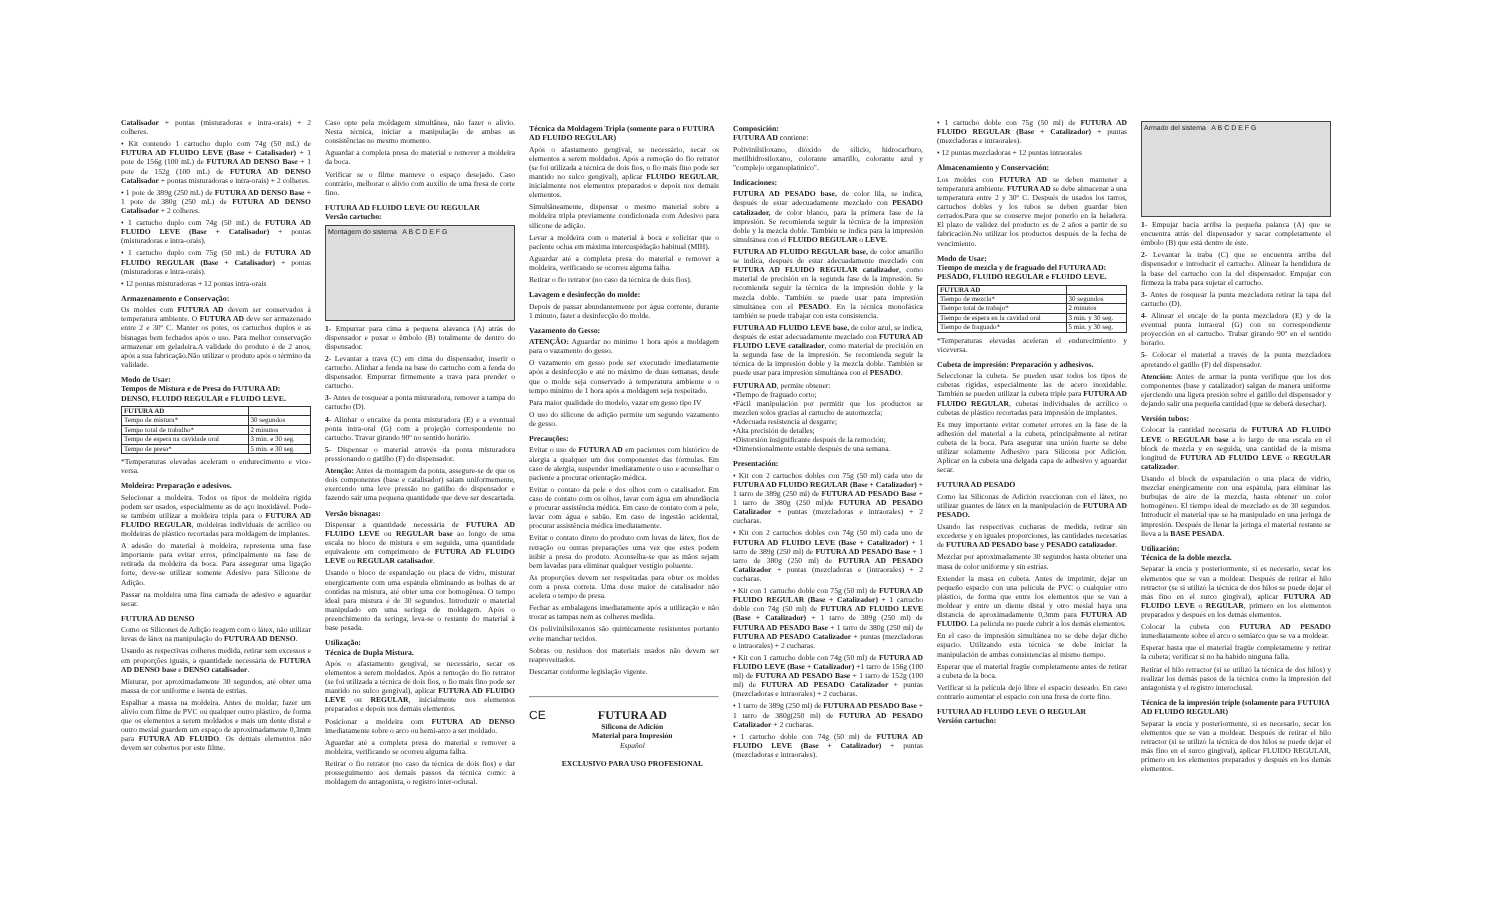Catalisador + pontas (misturadoras e intra-orais) + 2 colheres.
• Kit contendo 1 cartucho duplo com 74g (50 mL) de FUTURA AD FLUIDO LEVE (Base + Catalisador) + 1 pote de 156g (100 mL) de FUTURA AD DENSO Base + 1 pote de 152g (100 mL) de FUTURA AD DENSO Catalisador + pontas misturadoras e intra-orais) + 2 colheres.
• 1 pote de 389g (250 mL) de FUTURA AD DENSO Base + 1 pote de 380g (250 mL) de FUTURA AD DENSO Catalisador + 2 colheres.
• 1 cartucho duplo com 74g (50 mL) de FUTURA AD FLUIDO LEVE (Base + Catalisador) + pontas (misturadoras e intra-orais).
• 1 cartucho duplo com 75g (50 mL) de FUTURA AD FLUIDO REGULAR (Base + Catalisador) + pontas (misturadoras e intra-orais).
• 12 pontas misturadoras + 12 pontas intra-orais
Armazenamento e Conservação:
Os moldes com FUTURA AD devem ser conservados à temperatura ambiente. O FUTURA AD deve ser armazenado entre 2 e 30º C. Manter os potes, os cartuchos duplos e as bisnagas bem fechados após o uso. Para melhor conservação armazenar em geladeira.A validade do produto é de 2 anos, após a sua fabricação.Não utilizar o produto após o término da validade.
Modo de Usar:
Tempos de Mistura e de Presa do FUTURA AD: DENSO, FLUIDO REGULAR e FLUIDO LEVE.
| FUTURA AD | |
| Tempo de mistura* | 30 segundos |
| Tempo total de trabalho* | 2 minutos |
| Tempo de espera na cavidade oral | 3 min. e 30 seg. |
| Tempo de presa* | 5 min. e 30 seg. |
*Temperaturas elevadas aceleram o endurecimento e vice-versa.
Moldeira: Preparação e adesivos.
Selecionar a moldeira. Todos os tipos de moldeira rígida podem ser usados, especialmente as de aço inoxidável. Pode-se também utilizar a moldeira tripla para o FUTURA AD FLUIDO REGULAR, moldeiras individuais de acrílico ou moldeiras de plástico recortadas para moldagem de implantes.
A adesão do material à moldeira, representa uma fase importante para evitar erros, principalmente na fase de retirada da moldeira da boca. Para assegurar uma ligação forte, deve-se utilizar somente Adesivo para Silicone de Adição.
Passar na moldeira uma fina camada de adesivo e aguardar secar.
FUTURA AD DENSO
Como os Silicones de Adição reagem com o látex, não utilizar luvas de látex na manipulação do FUTURA AD DENSO.
Usando as respectivas colheres medida, retirar sem excessos e em proporções iguais, a quantidade necessária de FUTURA AD DENSO base e DENSO catalisador.
Misturar, por aproximadamente 30 segundos, até obter uma massa de cor uniforme e isenta de estrias.
Espalhar a massa na moldeira. Antes de moldar, fazer um alívio com filme de PVC ou qualquer outro plástico, de forma que os elementos a serem moldados e mais um dente distal e outro mesial guardem um espaço de aproximadamente 0,3mm para FUTURA AD FLUIDO. Os demais elementos não devem ser cobertos por este filme.
Caso opte pela moldagem simultânea, não fazer o alívio. Nesta técnica, iniciar a manipulação de ambas as consistências no mesmo momento.
Aguardar a completa presa do material e remover a moldeira da boca.
Verificar se o filme manteve o espaço desejado. Caso contrário, melhorar o alívio com auxílio de uma fresa de corte fino.
FUTURA AD FLUIDO LEVE OU REGULAR
Versão cartucho:
Montagem do sistema A B C D E F G
1- Empurrar para cima a pequena alavanca (A) atrás do dispensador e puxar o êmbolo (B) totalmente de dentro do dispensador.
2- Levantar a trava (C) em cima do dispensador, inserir o cartucho. Alinhar a fenda na base do cartucho com a fenda do dispensador. Empurrar firmemente a trava para prender o cartucho.
3- Antes de rosquear a ponta misturadora, remover a tampa do cartucho (D).
4- Alinhar o encaixe da ponta misturadora (E) e a eventual ponta intra-oral (G) com a projeção correspondente no cartucho. Travar girando 90º no sentido horário.
5- Dispensar o material através da ponta misturadora pressionando o gatilho (F) do dispensador.
Atenção: Antes da montagem da ponta, assegure-se de que os dois componentes (base e catalisador) saiam uniformemente, exercendo uma leve pressão no gatilho do dispensador e fazendo sair uma pequena quantidade que deve ser descartada.
Versão bisnagas:
Dispensar a quantidade necessária de FUTURA AD FLUIDO LEVE ou REGULAR base ao longo de uma escala no bloco de mistura e em seguida, uma quantidade equivalente em comprimento de FUTURA AD FLUIDO LEVE ou REGULAR catalisador.
Usando o bloco de espatulação ou placa de vidro, misturar energicamente com uma espátula eliminando as bolhas de ar contidas na mistura, até obter uma cor homogênea. O tempo ideal para mistura é de 30 segundos. Introduzir o material manipulado em uma seringa de moldagem. Após o preenchimento da seringa, leva-se o restante do material à base pesada.
Utilização:
Técnica de Dupla Mistura.
Após o afastamento gengival, se necessário, secar os elementos a serem moldados. Após a remoção do fio retrator (se foi utilizada a técnica de dois fios, o fio mais fino pode ser mantido no sulco gengival), aplicar FUTURA AD FLUIDO LEVE ou REGULAR, inicialmente nos elementos preparados e depois nos demais elementos.
Posicionar a moldeira com FUTURA AD DENSO imediatamente sobre o arco ou hemi-arco a ser moldado.
Aguardar até a completa presa do material e remover a moldeira, verificando se ocorreu alguma falha.
Retirar o fio retrator (no caso da técnica de dois fios) e dar prosseguimento aos demais passos da técnica como: a moldagem do antagonista, o registro inter-oclusal.
Técnica da Moldagem Tripla (somente para o FUTURA AD FLUIDO REGULAR)
Após o afastamento gengival, se necessário, secar os elementos a serem moldados. Após a remoção do fio retrator (se foi utilizada a técnica de dois fios, o fio mais fino pode ser mantido no sulco gengival), aplicar FLUIDO REGULAR, inicialmente nos elementos preparados e depois nos demais elementos.
Simultâneamente, dispensar o mesmo material sobre a moldeira tripla previamente condicionada com Adesivo para silicone de adição.
Levar a moldeira com o material à boca e solicitar que o paciente oclua em máxima intercuspidação habitual (MIH).
Aguardar até a completa presa do material e remover a moldeira, verificando se ocorreu alguma falha.
Retirar o fio retrator (no caso da técnica de dois fios).
Lavagem e desinfecção do molde:
Depois de passar abundantemente por água corrente, durante 1 minuto, fazer a desinfecção do molde.
Vazamento do Gesso:
ATENÇÃO: Aguardar no mínimo 1 hora após a moldagem para o vazamento do gesso.
O vazamento em gesso pode ser executado imediatamente após a desinfecção e até no máximo de duas semanas, desde que o molde seja conservado à temperatura ambiente e o tempo mínimo de 1 hora após a moldagem seja respeitado.
Para maior qualidade do modelo, vazar em gesso tipo IV
O uso do silicone de adição permite um segundo vazamento de gesso.
Precauções:
Evitar o uso de FUTURA AD em pacientes com histórico de alergia a qualquer um dos componentes das fórmulas. Em caso de alergia, suspender imediatamente o uso e aconselhar o paciente a procurar orientação médica.
Evitar o contato da pele e dos olhos com o catalisador. Em caso de contato com os olhos, lavar com água em abundância e procurar assistência médica. Em caso de contato com a pele, lavar com água e sabão. Em caso de ingestão acidental, procurar assistência médica imediatamente.
Evitar o contato direto do produto com luvas de látex, fios de retração ou outras preparações uma vez que estes podem inibir a presa do produto. Aconselha-se que as mãos sejam bem lavadas para eliminar qualquer vestígio poluente.
As proporções devem ser respeitadas para obter os moldes com a presa correta. Uma dose maior de catalisador não acelera o tempo de presa.
Fechar as embalagens imediatamente após a utilização e não trocar as tampas nem as colheres medida.
Os polivinilsiloxanos são quimicamente resistentes portanto evite manchar tecidos.
Sobras ou resíduos dos materiais usados não devem ser reaproveitados.
Descartar conforme legislação vigente.
CE FUTURA AD
Silicona de Adición
Material para Impresión
Español
EXCLUSIVO PARA USO PROFESIONAL
Composición:
FUTURA AD contiene:
Polivinilsiloxano, dióxido de silicio, hidrocarburo, metilhidrosiloxano, colorante amarillo, colorante azul y "complejo organoplatínico".
Indicaciones:
FUTURA AD PESADO base, de color lila, se indica, después de estar adecuadamente mezclado con PESADO catalizador, de color blanco, para la primera fase de la impresión. Se recomienda seguir la técnica de la impresión doble y la mezcla doble. También se indica para la impresión simultánea con el FLUIDO REGULAR o LEVE.
FUTURA AD FLUIDO REGULAR base, de color amarillo se indica, después de estar adecuadamente mezclado con FUTURA AD FLUIDO REGULAR catalizador, como material de precisión en la segunda fase de la impresión. Se recomienda seguir la técnica de la impresión doble y la mezcla doble. También se puede usar para impresión simultánea con el PESADO. En la técnica monofásica también se puede trabajar con esta consistencia.
FUTURA AD FLUIDO LEVE base, de color azul, se indica, después de estar adecuadamente mezclado con FUTURA AD FLUIDO LEVE catalizador, como material de precisión en la segunda fase de la impresión. Se recomienda seguir la técnica de la impresión doble y la mezcla doble. También se puede usar para impresión simultánea con el PESADO.
FUTURA AD, permite obtener:
•Tiempo de fraguado corto;
•Fácil manipulación por permitir que los productos se mezclen solos gracias al cartucho de automezcla;
•Adecuada resistencia al desgarre;
•Alta precisión de detalles;
•Distorsión insignificante después de la remoción;
•Dimensionalmente estable después de una semana.
Presentación:
• Kit con 2 cartuchos dobles con 75g (50 ml) cada uno de FUTURA AD FLUIDO REGULAR (Base + Catalizador) + 1 tarro de 389g (250 ml) de FUTURA AD PESADO Base + 1 tarro de 380g (250 ml)de FUTURA AD PESADO Catalizador + puntas (mezcladoras e intraorales) + 2 cucharas.
• Kit con 2 cartuchos dobles con 74g (50 ml) cada uno de FUTURA AD FLUIDO LEVE (Base + Catalizador) + 1 tarro de 389g (250 ml) de FUTURA AD PESADO Base + 1 tarro de 380g (250 ml) de FUTURA AD PESADO Catalizador + puntas (mezcladoras e (intraorales) + 2 cucharas.
• Kit con 1 cartucho doble con 75g (50 ml) de FUTURA AD FLUIDO REGULAR (Base + Catalizador) + 1 cartucho doble con 74g (50 ml) de FUTURA AD FLUIDO LEVE (Base + Catalizador) + 1 tarro de 389g (250 ml) de FUTURA AD PESADO Base + 1 tarro de 380g (250 ml) de FUTURA AD PESADO Catalizador + puntas (mezcladoras e intraorales) + 2 cucharas.
• Kit con 1 cartucho doble con 74g (50 ml) de FUTURA AD FLUIDO LEVE (Base + Catalizador) +1 tarro de 156g (100 ml) de FUTURA AD PESADO Base + 1 tarro de 152g (100 ml) de FUTURA AD PESADO Catalizador + puntas (mezcladoras e intraorales) + 2 cucharas.
• 1 tarro de 389g (250 ml) de FUTURA AD PESADO Base + 1 tarro de 380g(250 ml) de FUTURA AD PESADO Catalizador + 2 cucharas.
• 1 cartucho doble con 74g (50 ml) de FUTURA AD FLUIDO LEVE (Base + Catalizador) + puntas (mezcladoras e intraorales).
• 1 cartucho doble con 75g (50 ml) de FUTURA AD FLUIDO REGULAR (Base + Catalizador) + puntas (mezcladoras e intraorales).
• 12 puntas mezcladoras + 12 puntas intraorales
Almacenamiento y Conservación:
Los moldes con FUTURA AD se deben mantener a temperatura ambiente. FUTURA AD se debe almacenar a una temperatura entre 2 y 30º C. Después de usados los tarros, cartuchos dobles y los tubos se deben guardar bien cerrados.Para que se conserve mejor ponerlo en la heladera. El plazo de validez del producto es de 2 años a partir de su fabricación.No utilizar los productos después de la fecha de vencimiento.
Modo de Usar:
Tiempo de mezcla y de fraguado del FUTURA AD: PESADO, FLUIDO REGULAR e FLUIDO LEVE.
| FUTURA AD | |
| Tiempo de mezcla* | 30 segundos |
| Tiempo total de trabajo* | 2 minutos |
| Tiempo de espera en la cavidad oral | 3 min. y 30 seg. |
| Tiempo de fraguado* | 5 min. y 30 seg. |
*Temperaturas elevadas aceleran el endurecimiento y viceversa.
Cubeta de impresión: Preparación y adhesivos.
Seleccionar la cubeta. Se pueden usar todos los tipos de cubetas rígidas, especialmente las de acero inoxidable. También se pueden utilizar la cubeta triple para FUTURA AD FLUIDO REGULAR, cubetas individuales de acrílico o cubetas de plástico recortadas para impresión de implantes.
Es muy importante evitar cometer errores en la fase de la adhesión del material a la cubeta, principalmente al retirar cubeta de la boca. Para asegurar una unión fuerte se debe utilizar solamente Adhesivo para Silicona por Adición. Aplicar en la cubeta una delgada capa de adhesivo y aguardar secar.
FUTURA AD PESADO
Como las Siliconas de Adición reaccionan con el látex, no utilizar guantes de látex en la manipulación de FUTURA AD PESADO.
Usando las respectivas cucharas de medida, retirar sin excederse y en iguales proporciones, las cantidades necesarias de FUTURA AD PESADO base y PESADO catalizador.
Mezclar por aproximadamente 30 segundos hasta obtener una masa de color uniforme y sin estrías.
Extender la masa en cubeta. Antes de imprimir, dejar un pequeño espacio con una película de PVC o cualquier otro plástico, de forma que entre los elementos que se van a moldear y entre un diente distal y otro mesial haya una distancia de aproximadamente 0,3mm para FUTURA AD FLUIDO. La película no puede cubrir a los demás elementos.
En el caso de impresión simultánea no se debe dejar dicho espacio. Utilizando esta técnica se debe iniciar la manipulación de ambas consistencias al mismo tiempo.
Esperar que el material fragüe completamente antes de retirar a cubeta de la boca.
Verificar si la película dejó libre el espacio deseado. En caso contrario aumentar el espacio con una fresa de corte fino.
FUTURA AD FLUIDO LEVE O REGULAR
Versión cartucho:
Armado del sistema A B C D E F G
1- Empujar hacia arriba la pequeña palanca (A) que se encuentra atrás del dispensador y sacar completamente el émbolo (B) que está dentro de éste.
2- Levantar la traba (C) que se encuentra arriba del dispensador e introducir el cartucho. Alinear la hendidura de la base del cartucho con la del dispensador. Empujar con firmeza la traba para sujetar el cartucho.
3- Antes de rosquear la punta mezcladora retirar la tapa del cartucho (D).
4- Alinear el encaje de la punta mezcladora (E) y de la eventual punta intraoral (G) con su correspondiente proyección en el cartucho. Trabar girando 90º en el sentido horario.
5- Colocar el material a través de la punta mezcladora apretando el gatillo (F) del dispensador.
Atención: Antes de armar la punta verifique que los dos componentes (base y catalizador) salgan de manera uniforme ejerciendo una ligera presión sobre el gatillo del dispensador y dejando salir una pequeña cantidad (que se deberá desechar).
Versión tubos:
Colocar la cantidad necesaria de FUTURA AD FLUIDO LEVE o REGULAR base a lo largo de una escala en el block de mezcla y en seguida, una cantidad de la misma longitud de FUTURA AD FLUIDO LEVE o REGULAR catalizador.
Usando el block de espatulación o una placa de vidrio, mezclar enérgicamente con una espátula, para eliminar las burbujas de aire de la mezcla, hasta obtener un color homogéneo. El tiempo ideal de mezclado es de 30 segundos. Introducir el material que se ha manipulado en una jeringa de impresión. Después de llenar la jeringa el material restante se lleva a la BASE PESADA.
Utilización:
Técnica de la doble mezcla.
Separar la encía y posteriormente, si es necesario, secar los elementos que se van a moldear. Después de retirar el hilo retractor (se si utilizó la técnica de dos hilos se puede dejar el más fino en el surco gingival), aplicar FUTURA AD FLUIDO LEVE o REGULAR, primero en los elementos preparados y después en los demás elementos.
Colocar la cubeta con FUTURA AD PESADO inmediatamente sobre el arco o semiarco que se va a moldear.
Esperar hasta que el material fragüe completamente y retirar la cubeta; verificar si no ha habido ninguna falla.
Retirar el hilo retractor (si se utilizó la técnica de dos hilos) y realizar los demás pasos de la técnica como la impresión del antagonista y el registro interoclusal.
Técnica de la impresión triple (solamente para FUTURA AD FLUIDO REGULAR)
Separar la encía y posteriormente, si es necesario, secar los elementos que se van a moldear. Después de retirar el hilo retractor (si se utilizó la técnica de dos hilos se puede dejar el más fino en el surco gingival), aplicar FLUIDO REGULAR, primero en los elementos preparados y después en los demás elementos.